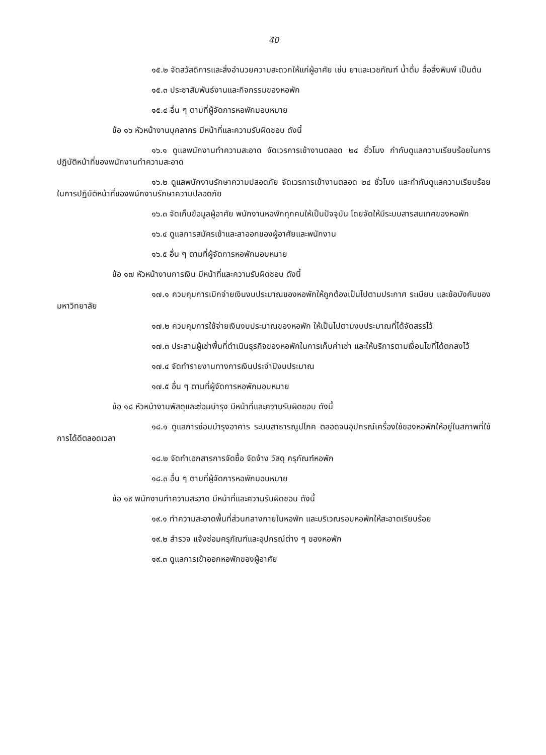40
๑๕.๒ จัดสวัสดิการและสิ่งอำนวยความสะดวกให้แก่ผู้อาศัย เช่น ยาและเวชภัณฑ์ น้ำดื่ม สื่อสิ่งพิมพ์ เป็นต้น
๑๕.๓ ประชาสัมพันธ์งานและกิจกรรมของหอพัก
๑๕.๔ อื่น ๆ ตามที่ผู้จัดการหอพักมอบหมาย
ข้อ ๑๖ หัวหน้างานบุคลากร มีหน้าที่และความรับผิดชอบ ดังนี้
๑๖.๑ ดูแลพนักงานทำความสะอาด จัดเวรการเข้างานตลอด ๒๔ ชั่วโมง กำกับดูแลความเรียบร้อยในการปฏิบัติหน้าที่ของพนักงานทำความสะอาด
๑๖.๒ ดูแลพนักงานรักษาความปลอดภัย จัดเวรการเข้างานตลอด ๒๔ ชั่วโมง และกำกับดูแลความเรียบร้อยในการปฏิบัติหน้าที่ของพนักงานรักษาความปลอดภัย
๑๖.๓ จัดเก็บข้อมูลผู้อาศัย พนักงานหอพักทุกคนให้เป็นปัจจุบัน โดยจัดให้มีระบบสารสนเทศของหอพัก
๑๖.๔ ดูแลการสมัครเข้าและลาออกของผู้อาศัยและพนักงาน
๑๖.๕ อื่น ๆ ตามที่ผู้จัดการหอพักมอบหมาย
ข้อ ๑๗ หัวหน้างานการเงิน มีหน้าที่และความรับผิดชอบ ดังนี้
๑๗.๑ ควบคุมการเบิกจ่ายเงินงบประมาณของหอพักให้ถูกต้องเป็นไปตามประกาศ ระเบียบ และข้อบังคับของมหาวิทยาลัย
๑๗.๒ ควบคุมการใช้จ่ายเงินงบประมาณของหอพัก ให้เป็นไปตามงบประมาณที่ได้จัดสรรไว้
๑๗.๓ ประสานผู้เช่าพื้นที่ดำเนินธุรกิจของหอพักในการเก็บค่าเช่า และให้บริการตามเงื่อนไขที่ได้ตกลงไว้
๑๗.๔ จัดทำรายงานทางการเงินประจำปีงบประมาณ
๑๗.๕ อื่น ๆ ตามที่ผู้จัดการหอพักมอบหมาย
ข้อ ๑๘ หัวหน้างานพัสดุและซ่อมบำรุง มีหน้าที่และความรับผิดชอบ ดังนี้
๑๘.๑ ดูแลการซ่อมบำรุงอาคาร ระบบสาธารณูปโภค ตลอดจนอุปกรณ์เครื่องใช้ของหอพักให้อยู่ในสภาพที่ใช้การได้ดีตลอดเวลา
๑๘.๒ จัดทำเอกสารการจัดซื้อ จัดจ้าง วัสดุ ครุภัณฑ์หอพัก
๑๘.๓ อื่น ๆ ตามที่ผู้จัดการหอพักมอบหมาย
ข้อ ๑๙ พนักงานทำความสะอาด มีหน้าที่และความรับผิดชอบ ดังนี้
๑๙.๑ ทำความสะอาดพื้นที่ส่วนกลางภายในหอพัก และบริเวณรอบหอพักให้สะอาดเรียบร้อย
๑๙.๒ สำรวจ แจ้งซ่อมครุภัณฑ์และอุปกรณ์ต่าง ๆ ของหอพัก
๑๙.๓ ดูแลการเข้าออกหอพักของผู้อาศัย